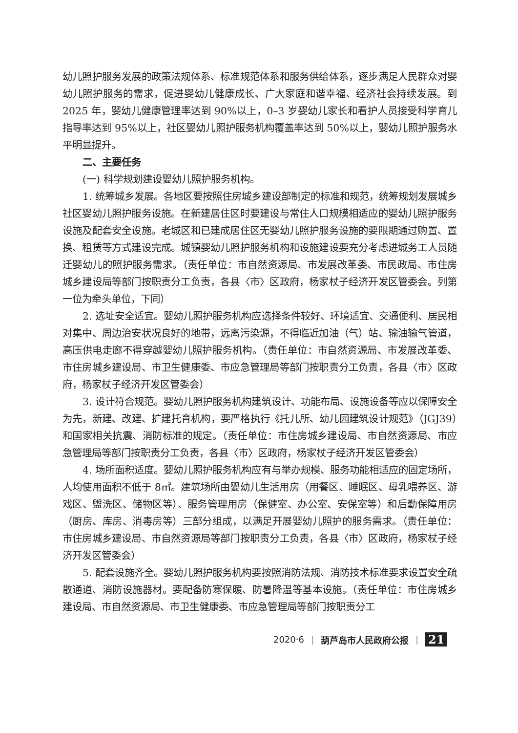幼儿照护服务发展的政策法规体系、标准规范体系和服务供给体系，逐步满足人民群众对婴幼儿照护服务的需求，促进婴幼儿健康成长、广大家庭和谐幸福、经济社会持续发展。到 2025 年，婴幼儿健康管理率达到 90%以上，0–3 岁婴幼儿家长和看护人员接受科学育儿指导率达到 95%以上，社区婴幼儿照护服务机构覆盖率达到 50%以上，婴幼儿照护服务水平明显提升。
二、主要任务
(一) 科学规划建设婴幼儿照护服务机构。
1. 统筹城乡发展。各地区要按照住房城乡建设部制定的标准和规范，统筹规划发展城乡社区婴幼儿照护服务设施。在新建居住区时要建设与常住人口规模相适应的婴幼儿照护服务设施及配套安全设施。老城区和已建成居住区无婴幼儿照护服务设施的要限期通过购置、置换、租赁等方式建设完成。城镇婴幼儿照护服务机构和设施建设要充分考虑进城务工人员随迁婴幼儿的照护服务需求。（责任单位：市自然资源局、市发展改革委、市民政局、市住房城乡建设局等部门按职责分工负责，各县〈市〉区政府，杨家杖子经济开发区管委会。列第一位为牵头单位，下同）
2. 选址安全适宜。婴幼儿照护服务机构应选择条件较好、环境适宜、交通便利、居民相对集中、周边治安状况良好的地带，远离污染源，不得临近加油（气）站、输油输气管道，高压供电走廊不得穿越婴幼儿照护服务机构。（责任单位：市自然资源局、市发展改革委、市住房城乡建设局、市卫生健康委、市应急管理局等部门按职责分工负责，各县〈市〉区政府，杨家杖子经济开发区管委会）
3. 设计符合规范。婴幼儿照护服务机构建筑设计、功能布局、设施设备等应以保障安全为先，新建、改建、扩建托育机构，要严格执行《托儿所、幼儿园建筑设计规范》（JGJ39）和国家相关抗震、消防标准的规定。（责任单位：市住房城乡建设局、市自然资源局、市应急管理局等部门按职责分工负责，各县〈市〉区政府，杨家杖子经济开发区管委会）
4. 场所面积适度。婴幼儿照护服务机构应有与举办规模、服务功能相适应的固定场所，人均使用面积不低于 8㎡。建筑场所由婴幼儿生活用房（用餐区、睡眠区、母乳喂养区、游戏区、盥洗区、储物区等）、服务管理用房（保健室、办公室、安保室等）和后勤保障用房（厨房、库房、消毒房等）三部分组成，以满足开展婴幼儿照护的服务需求。（责任单位：市住房城乡建设局、市自然资源局等部门按职责分工负责，各县〈市〉区政府，杨家杖子经济开发区管委会）
5. 配套设施齐全。婴幼儿照护服务机构要按照消防法规、消防技术标准要求设置安全疏散通道、消防设施器材。要配备防寒保暖、防暑降温等基本设施。（责任单位：市住房城乡建设局、市自然资源局、市卫生健康委、市应急管理局等部门按职责分工
2020·6 ｜ 葫芦岛市人民政府公报 ｜ 21